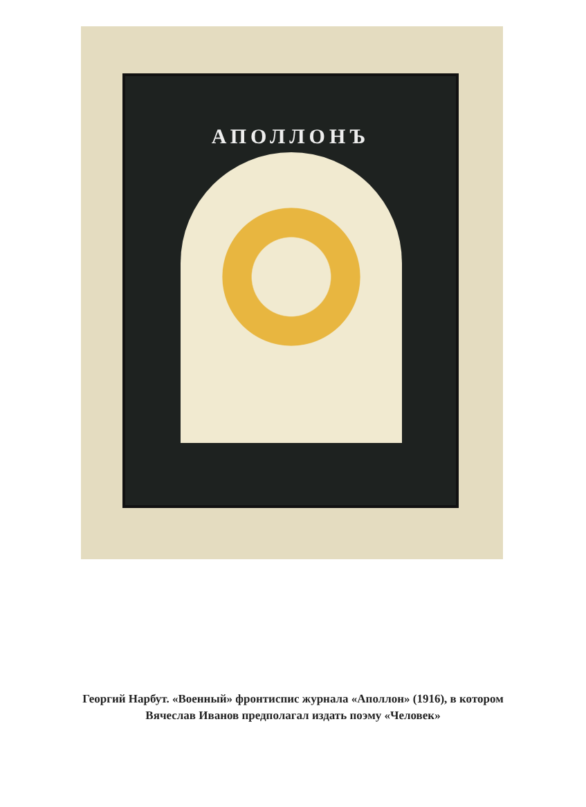АПОЛЛОНЪ
Георгий Нарбут. «Военный» фронтиспис журнала «Аполлон» (1916), в котором Вячеслав Иванов предполагал издать поэму «Человек»